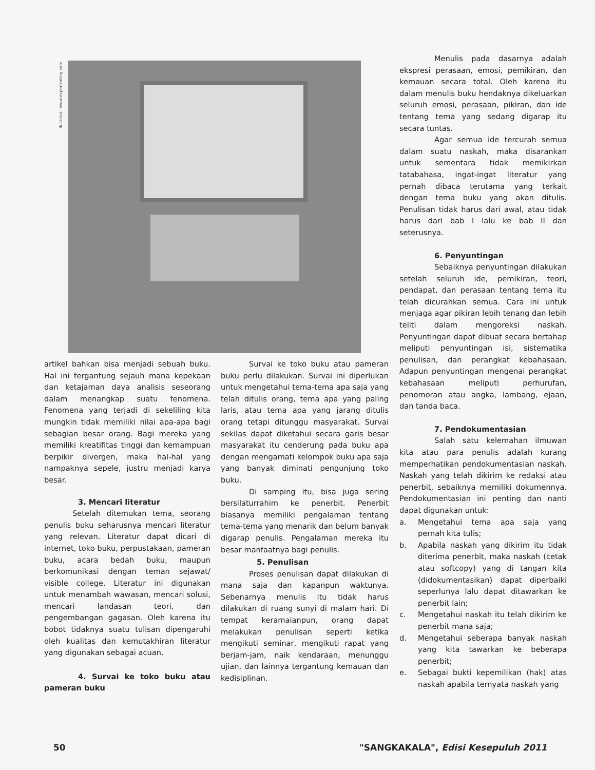ilustrasi : www.expertrating.com
artikel bahkan bisa menjadi sebuah buku. Hal ini tergantung sejauh mana kepekaan dan ketajaman daya analisis seseorang dalam menangkap suatu fenomena. Fenomena yang terjadi di sekeliling kita mungkin tidak memiliki nilai apa-apa bagi sebagian besar orang. Bagi mereka yang memiliki kreatifitas tinggi dan kemampuan berpikir divergen, maka hal-hal yang nampaknya sepele, justru menjadi karya besar.
3. Mencari literatur
Setelah ditemukan tema, seorang penulis buku seharusnya mencari literatur yang relevan. Literatur dapat dicari di internet, toko buku, perpustakaan, pameran buku, acara bedah buku, maupun berkomunikasi dengan teman sejawat/ visible college. Literatur ini digunakan untuk menambah wawasan, mencari solusi, mencari landasan teori, dan pengembangan gagasan. Oleh karena itu bobot tidaknya suatu tulisan dipengaruhi oleh kualitas dan kemutakhiran literatur yang digunakan sebagai acuan.
4. Survai ke toko buku atau pameran buku
Survai ke toko buku atau pameran buku perlu dilakukan. Survai ini diperlukan untuk mengetahui tema-tema apa saja yang telah ditulis orang, tema apa yang paling laris, atau tema apa yang jarang ditulis orang tetapi ditunggu masyarakat. Survai sekilas dapat diketahui secara garis besar masyarakat itu cenderung pada buku apa dengan mengamati kelompok buku apa saja yang banyak diminati pengunjung toko buku.
Di samping itu, bisa juga sering bersilaturrahim ke penerbit. Penerbit biasanya memiliki pengalaman tentang tema-tema yang menarik dan belum banyak digarap penulis. Pengalaman mereka itu besar manfaatnya bagi penulis.
5. Penulisan
Proses penulisan dapat dilakukan di mana saja dan kapanpun waktunya. Sebenarnya menulis itu tidak harus dilakukan di ruang sunyi di malam hari. Di tempat keramaianpun, orang dapat melakukan penulisan seperti ketika mengikuti seminar, mengikuti rapat yang berjam-jam, naik kendaraan, menunggu ujian, dan lainnya tergantung kemauan dan kedisiplinan.
Menulis pada dasarnya adalah ekspresi perasaan, emosi, pemikiran, dan kemauan secara total. Oleh karena itu dalam menulis buku hendaknya dikeluarkan seluruh emosi, perasaan, pikiran, dan ide tentang tema yang sedang digarap itu secara tuntas.
Agar semua ide tercurah semua dalam suatu naskah, maka disarankan untuk sementara tidak memikirkan tatabahasa, ingat-ingat literatur yang pernah dibaca terutama yang terkait dengan tema buku yang akan ditulis. Penulisan tidak harus dari awal, atau tidak harus dari bab I lalu ke bab II dan seterusnya.
6. Penyuntingan
Sebaiknya penyuntingan dilakukan setelah seluruh ide, pemikiran, teori, pendapat, dan perasaan tentang tema itu telah dicurahkan semua. Cara ini untuk menjaga agar pikiran lebih tenang dan lebih teliti dalam mengoreksi naskah. Penyuntingan dapat dibuat secara bertahap meliputi penyuntingan isi, sistematika penulisan, dan perangkat kebahasaan. Adapun penyuntingan mengenai perangkat kebahasaan meliputi perhurufan, penomoran atau angka, lambang, ejaan, dan tanda baca.
7. Pendokumentasian
Salah satu kelemahan ilmuwan kita atau para penulis adalah kurang memperhatikan pendokumentasian naskah. Naskah yang telah dikirim ke redaksi atau penerbit, sebaiknya memiliki dokumennya. Pendokumentasian ini penting dan nanti dapat digunakan untuk:
a. Mengetahui tema apa saja yang pernah kita tulis;
b. Apabila naskah yang dikirim itu tidak diterima penerbit, maka naskah (cetak atau softcopy) yang di tangan kita (didokumentasikan) dapat diperbaiki seperlunya lalu dapat ditawarkan ke penerbit lain;
c. Mengetahui naskah itu telah dikirim ke penerbit mana saja;
d. Mengetahui seberapa banyak naskah yang kita tawarkan ke beberapa penerbit;
e. Sebagai bukti kepemilikan (hak) atas naskah apabila ternyata naskah yang
50
"SANGKAKALA", Edisi Kesepuluh 2011